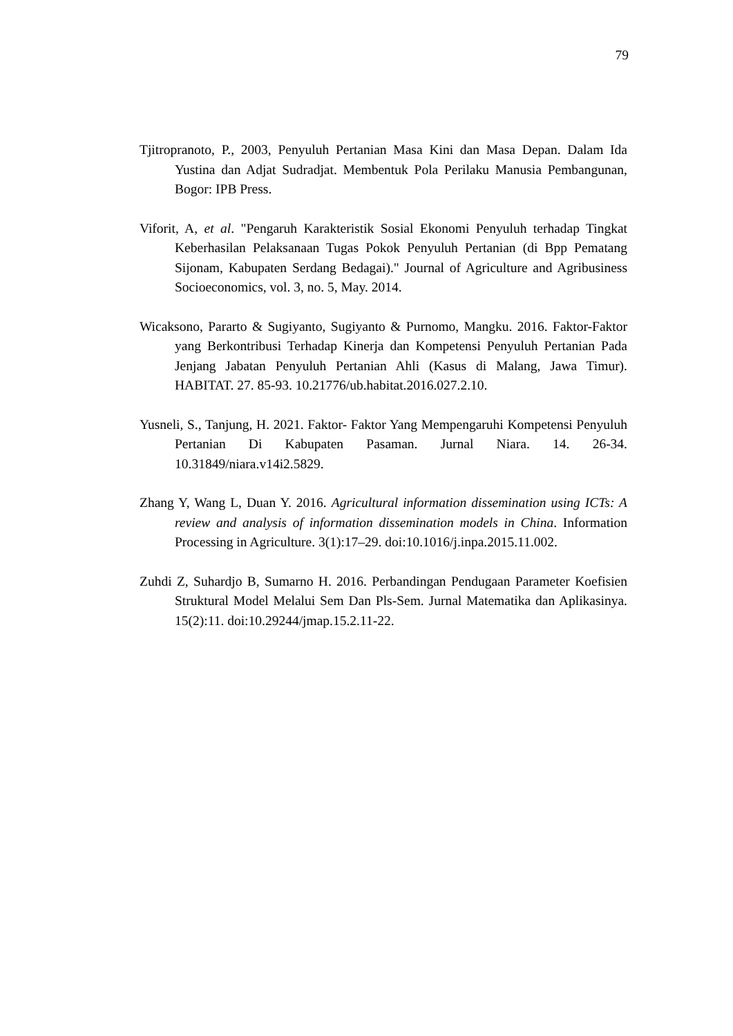79
Tjitropranoto, P., 2003, Penyuluh Pertanian Masa Kini dan Masa Depan. Dalam Ida Yustina dan Adjat Sudradjat. Membentuk Pola Perilaku Manusia Pembangunan, Bogor: IPB Press.
Viforit, A, et al. "Pengaruh Karakteristik Sosial Ekonomi Penyuluh terhadap Tingkat Keberhasilan Pelaksanaan Tugas Pokok Penyuluh Pertanian (di Bpp Pematang Sijonam, Kabupaten Serdang Bedagai)." Journal of Agriculture and Agribusiness Socioeconomics, vol. 3, no. 5, May. 2014.
Wicaksono, Pararto & Sugiyanto, Sugiyanto & Purnomo, Mangku. 2016. Faktor-Faktor yang Berkontribusi Terhadap Kinerja dan Kompetensi Penyuluh Pertanian Pada Jenjang Jabatan Penyuluh Pertanian Ahli (Kasus di Malang, Jawa Timur). HABITAT. 27. 85-93. 10.21776/ub.habitat.2016.027.2.10.
Yusneli, S., Tanjung, H. 2021. Faktor- Faktor Yang Mempengaruhi Kompetensi Penyuluh Pertanian Di Kabupaten Pasaman. Jurnal Niara. 14. 26-34. 10.31849/niara.v14i2.5829.
Zhang Y, Wang L, Duan Y. 2016. Agricultural information dissemination using ICTs: A review and analysis of information dissemination models in China. Information Processing in Agriculture. 3(1):17–29. doi:10.1016/j.inpa.2015.11.002.
Zuhdi Z, Suhardjo B, Sumarno H. 2016. Perbandingan Pendugaan Parameter Koefisien Struktural Model Melalui Sem Dan Pls-Sem. Jurnal Matematika dan Aplikasinya. 15(2):11. doi:10.29244/jmap.15.2.11-22.